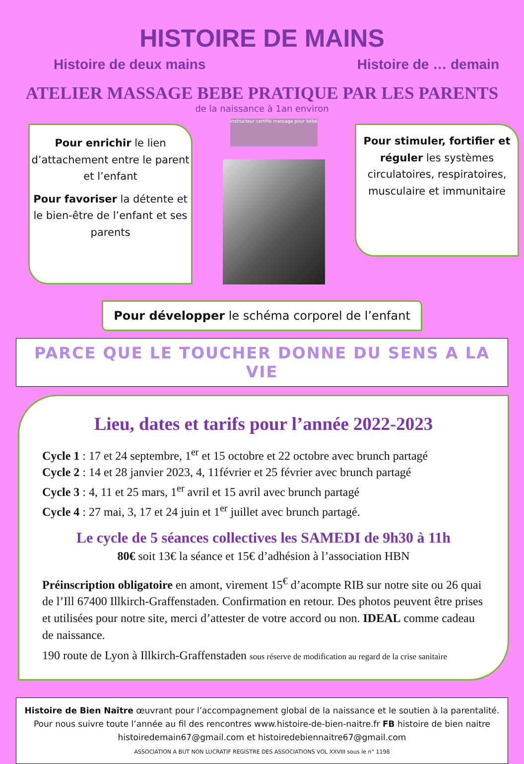HISTOIRE DE MAINS
Histoire de deux mains Histoire de … demain
ATELIER MASSAGE BEBE PRATIQUE PAR LES PARENTS
de la naissance à 1an environ
Pour enrichir le lien d’attachement entre le parent et l’enfant
Pour favoriser la détente et le bien-être de l’enfant et ses parents
Instructeur certifié massage pour bébé
Pour stimuler, fortifier et réguler les systèmes circulatoires, respiratoires, musculaire et immunitaire
Pour développer le schéma corporel de l’enfant
PARCE QUE LE TOUCHER DONNE DU SENS A LA VIE
Lieu, dates et tarifs pour l’année 2022-2023
Cycle 1 : 17 et 24 septembre, 1<sup>er</sup> et 15 octobre et 22 octobre avec brunch partagé
Cycle 2 : 14 et 28 janvier 2023, 4, 11février et 25 février avec brunch partagé
Cycle 3 : 4, 11 et 25 mars, 1<sup>er</sup> avril et 15 avril avec brunch partagé
Cycle 4 : 27 mai, 3, 17 et 24 juin et 1<sup>er</sup> juillet avec brunch partagé.
Le cycle de 5 séances collectives les SAMEDI de 9h30 à 11h
80€ soit 13€ la séance et 15€ d’adhésion à l’association HBN
Préinscription obligatoire en amont, virement 15<sup>€</sup> d’acompte RIB sur notre site ou 26 quai de l’Ill 67400 Illkirch-Graffenstaden. Confirmation en retour. Des photos peuvent être prises et utilisées pour notre site, merci d’attester de votre accord ou non. IDEAL comme cadeau de naissance.
190 route de Lyon à Illkirch-Graffenstaden sous réserve de modification au regard de la crise sanitaire
Histoire de Bien Naître œuvrant pour l’accompagnement global de la naissance et le soutien à la parentalité.
Pour nous suivre toute l’année au fil des rencontres www.histoire-de-bien-naitre.fr FB histoire de bien naitre
histoiredemain67@gmail.com et histoiredebiennaitre67@gmail.com
ASSOCIATION A BUT NON LUCRATIF REGISTRE DES ASSOCIATIONS VOL XXVIII sous le n° 1198